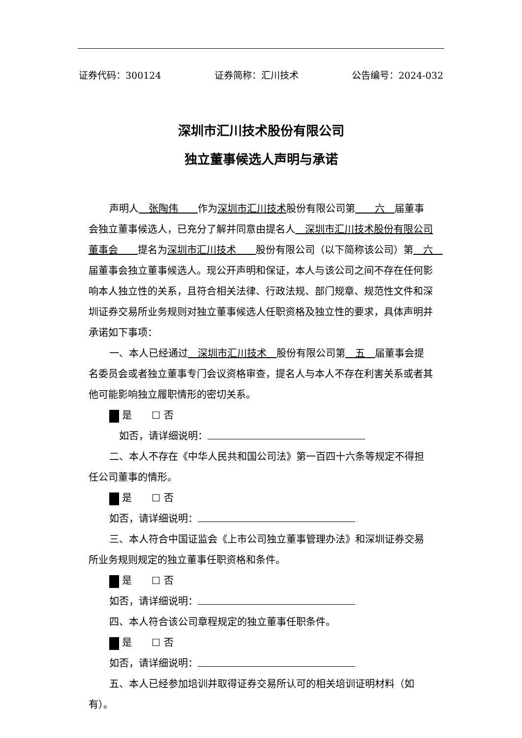证券代码：300124 证券简称：汇川技术 公告编号：2024-032
深圳市汇川技术股份有限公司
独立董事候选人声明与承诺
声明人　张陶伟　　作为深圳市汇川技术股份有限公司第　　六　届董事会独立董事候选人，已充分了解并同意由提名人　深圳市汇川技术股份有限公司董事会　　提名为深圳市汇川技术　　股份有限公司（以下简称该公司）第　六　届董事会独立董事候选人。现公开声明和保证，本人与该公司之间不存在任何影响本人独立性的关系，且符合相关法律、行政法规、部门规章、规范性文件和深圳证券交易所业务规则对独立董事候选人任职资格及独立性的要求，具体声明并承诺如下事项：
一、本人已经通过　深圳市汇川技术　股份有限公司第　五　届董事会提名委员会或者独立董事专门会议资格审查，提名人与本人不存在利害关系或者其他可能影响独立履职情形的密切关系。
是　　☐ 否
　如否，请详细说明：
二、本人不存在《中华人民共和国公司法》第一百四十六条等规定不得担任公司董事的情形。
是　　☐ 否
如否，请详细说明：
三、本人符合中国证监会《上市公司独立董事管理办法》和深圳证券交易所业务规则规定的独立董事任职资格和条件。
是　　☐ 否
如否，请详细说明：
四、本人符合该公司章程规定的独立董事任职条件。
是　　☐ 否
如否，请详细说明：
五、本人已经参加培训并取得证券交易所认可的相关培训证明材料（如有）。